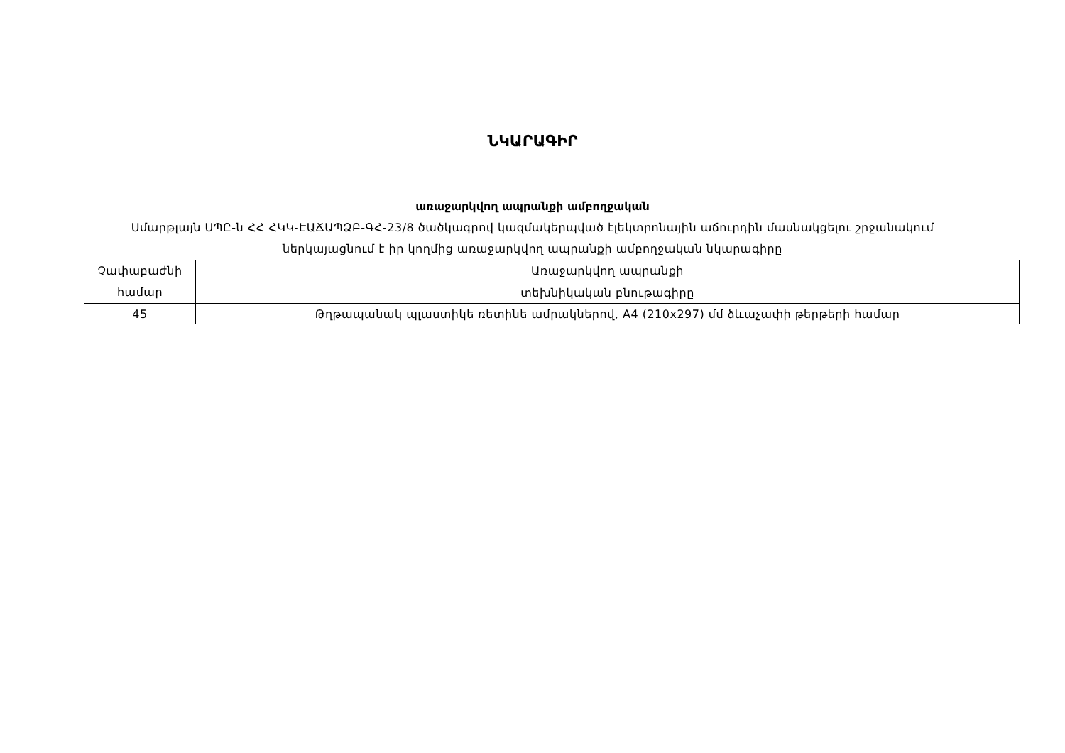ՆԿԱՐԱԳԻՐ
առաջարկվող ապրանքի ամբողջական
Սմարթլայն ՍՊԸ-ն ՀՀ ՀԿԿ-ԷԱՃԱՊՁԲ-ԳՀ-23/8 ծածկագրով կազմակերպված էլեկտրոնային աճուրդին մասնակցելու շրջանակում
ներկայացնում է իր կողմից առաջարկվող ապրանքի ամբողջական նկարագիրը
| Չափաբաժնի համար | Առաջարկվող ապրանքի |
| | տեխնիկական բնութագիրը |
| 45 | Թղթապանակ պլաստիկե ռետինե ամրակներով, A4 (210x297) մմ ձևաչափի թերթերի համար |